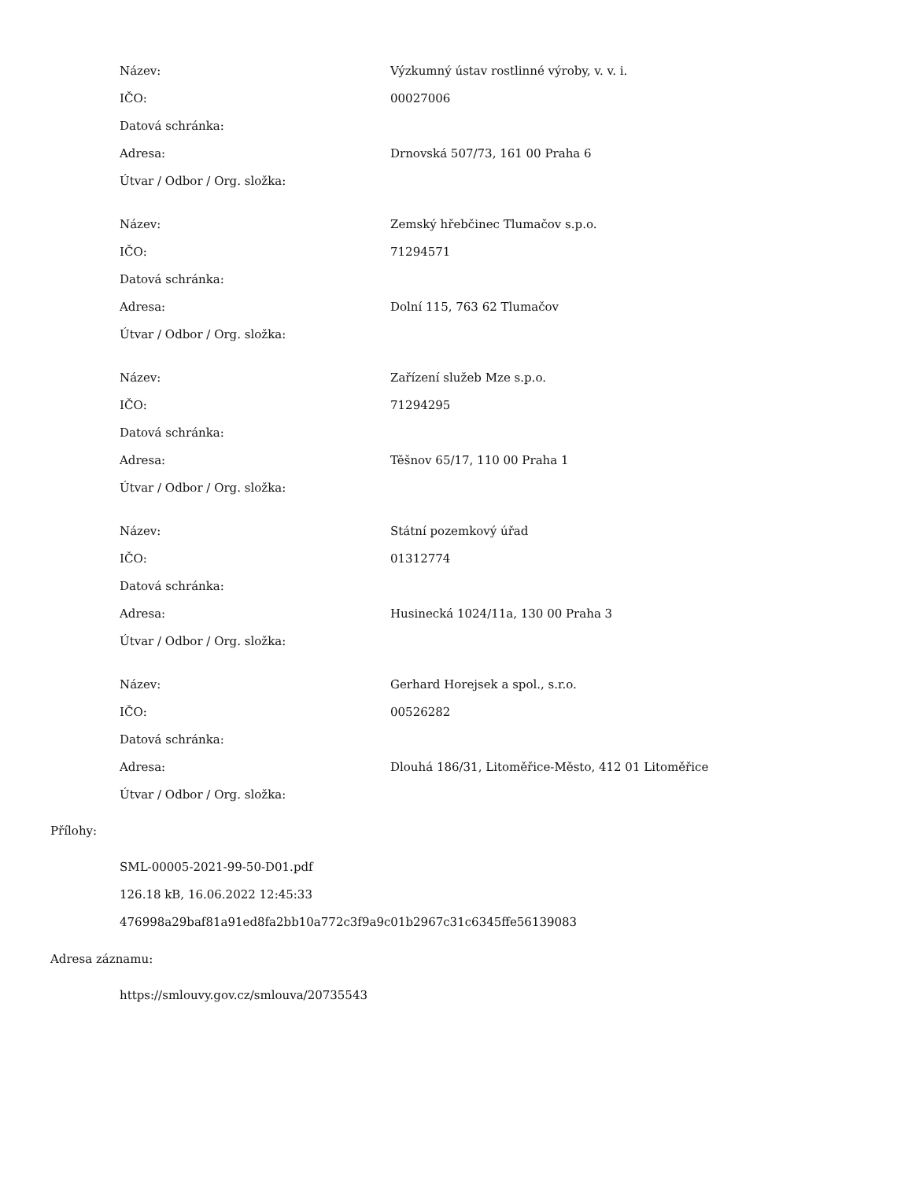| Název: | Výzkumný ústav rostlinné výroby, v. v. i. |
| IČO: | 00027006 |
| Datová schránka: | |
| Adresa: | Drnovská 507/73, 161 00 Praha 6 |
| Útvar / Odbor / Org. složka: | |
| Název: | Zemský hřebčinec Tlumačov s.p.o. |
| IČO: | 71294571 |
| Datová schránka: | |
| Adresa: | Dolní 115, 763 62 Tlumačov |
| Útvar / Odbor / Org. složka: | |
| Název: | Zařízení služeb Mze s.p.o. |
| IČO: | 71294295 |
| Datová schránka: | |
| Adresa: | Těšnov 65/17, 110 00 Praha 1 |
| Útvar / Odbor / Org. složka: | |
| Název: | Státní pozemkový úřad |
| IČO: | 01312774 |
| Datová schránka: | |
| Adresa: | Husinecká 1024/11a, 130 00 Praha 3 |
| Útvar / Odbor / Org. složka: | |
| Název: | Gerhard Horejsek a spol., s.r.o. |
| IČO: | 00526282 |
| Datová schránka: | |
| Adresa: | Dlouhá 186/31, Litoměřice-Město, 412 01 Litoměřice |
| Útvar / Odbor / Org. složka: | |
Přílohy:
SML-00005-2021-99-50-D01.pdf
126.18 kB, 16.06.2022 12:45:33
476998a29baf81a91ed8fa2bb10a772c3f9a9c01b2967c31c6345ffe56139083
Adresa záznamu:
https://smlouvy.gov.cz/smlouva/20735543